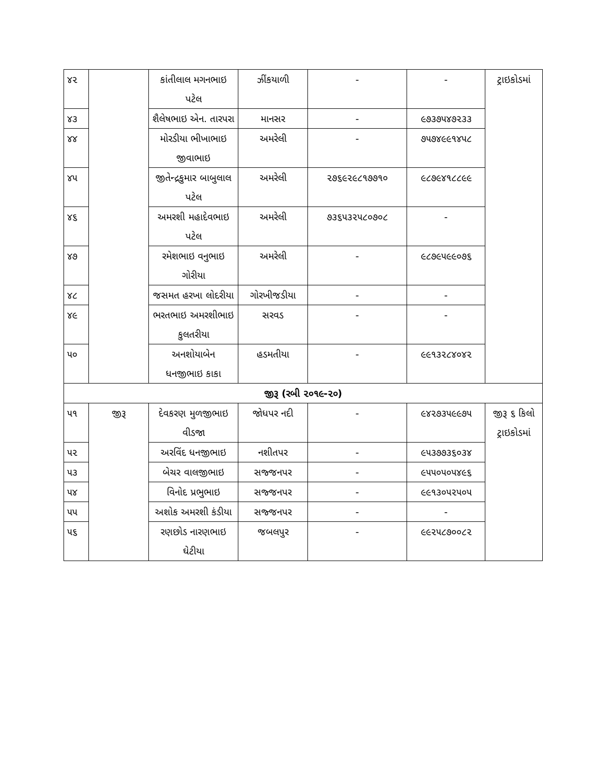| ૪૨ | | કાંતીલાલ મગનભાઇ પટેલ | ઝીંકયાળી | - | - | ટ્રાઇકોડમાં |
| ૪૩ | | શૈલેષભાઇ એન. તારપરા | માનસર | - | ૯૭૩૭૫૪૭૨૩૩ | |
| ૪૪ | | મોરડીયા ભીખાભાઇ જીવાભાઇ | અમરેલી | - | ૭૫૭૪૯૯૧૪૫૮ | |
| ૪૫ | | જીતેન્દ્રકુમાર બાબુલાલ પટેલ | અમરેલી | ૨૭૬૯૨૯૮૧૭૭૧૦ | ૯૮૭૯૪૧૮૮૯૯ | |
| ૪૬ | | અમરશી મહાદેવભાઇ પટેલ | અમરેલી | ૭૩૬૫૩૨૫૮૦૭૦૮ | - | |
| ૪૭ | | રમેશભાઇ વનુભાઇ ગોરીયા | અમરેલી | - | ૯૮૭૯૫૯૯૦૭૬ | |
| ૪૮ | | જસમત હરખા લોદરીયા | ગોરખીજડીયા | - | - | |
| ૪૯ | | ભરતભાઇ અમરશીભાઇ કુલતરીયા | સરવડ | - | - | |
| ૫૦ | | અનશોયાબેન ધનજીભાઇ કાકા | હડમતીયા | - | ૯૯૧૩૨૮૪૦૪૨ | |
| જીરૂ (રબી ૨૦૧૯-૨૦) | | | | | | |
| ૫૧ | જીરૂ | દેવકરણ મુળજીભાઇ વીડજા | જોધપર નદી | - | ૯૪૨૭૩૫૯૯૭૫ | જીરૂ ૬ કિલો ટ્રાઇકોડમાં |
| ૫૨ | | અરવિંદ ધનજીભાઇ | નશીતપર | - | ૯૫૩૭૭૩૬૦૩૪ | |
| ૫૩ | | બેચર વાલજીભાઇ | સજ્જનપર | - | ૯૫૫૦૫૦૫૪૯૬ | |
| ૫૪ | | વિનોદ પ્રભુભાઇ | સજ્જનપર | - | ૯૯૧૩૦૫૨૫૦૫ | |
| ૫૫ | | અશોક અમરશી કંડીયા | સજ્જનપર | - | - | |
| ૫૬ | | રણછોડ નારણભાઇ ઘેટીયા | જબલપુર | - | ૯૯૨૫૮૭૦૦૮૨ | |